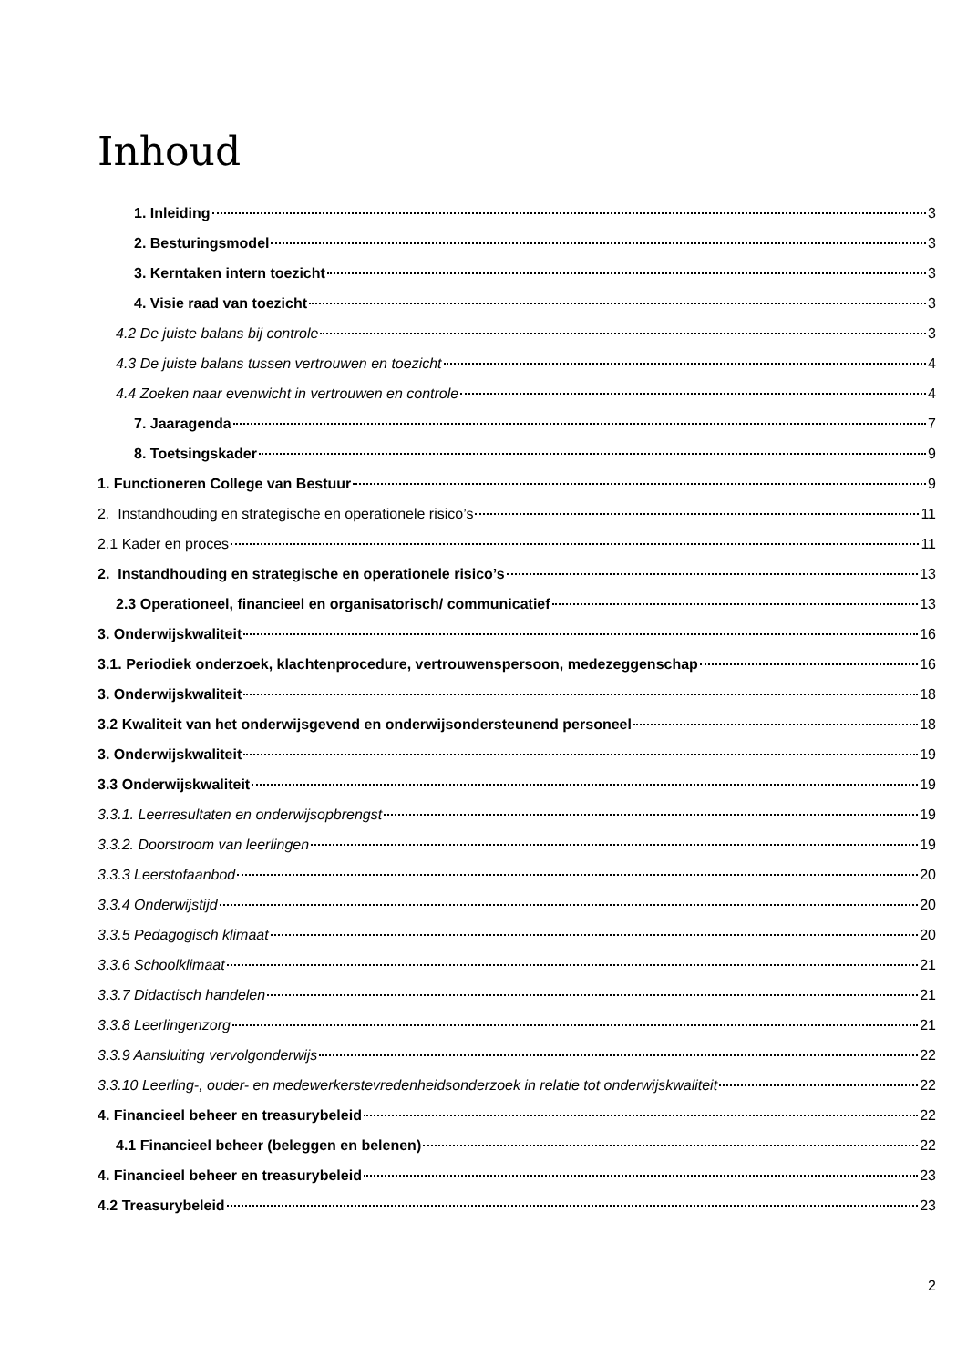Inhoud
1. Inleiding 3
2. Besturingsmodel 3
3. Kerntaken intern toezicht 3
4. Visie raad van toezicht 3
4.2 De juiste balans bij controle 3
4.3 De juiste balans tussen vertrouwen en toezicht 4
4.4 Zoeken naar evenwicht in vertrouwen en controle 4
7. Jaaragenda 7
8. Toetsingskader 9
1. Functioneren College van Bestuur 9
2. Instandhouding en strategische en operationele risico’s 11
2.1 Kader en proces 11
2. Instandhouding en strategische en operationele risico’s 13
2.3 Operationeel, financieel en organisatorisch/ communicatief 13
3. Onderwijskwaliteit 16
3.1. Periodiek onderzoek, klachtenprocedure, vertrouwenspersoon, medezeggenschap 16
3. Onderwijskwaliteit 18
3.2 Kwaliteit van het onderwijsgevend en onderwijsondersteunend personeel 18
3. Onderwijskwaliteit 19
3.3 Onderwijskwaliteit 19
3.3.1. Leerresultaten en onderwijsopbrengst 19
3.3.2. Doorstroom van leerlingen 19
3.3.3 Leerstofaanbod 20
3.3.4 Onderwijstijd 20
3.3.5 Pedagogisch klimaat 20
3.3.6 Schoolklimaat 21
3.3.7 Didactisch handelen 21
3.3.8 Leerlingenzorg 21
3.3.9 Aansluiting vervolgonderwijs 22
3.3.10 Leerling-, ouder- en medewerkerstevredenheidsonderzoek in relatie tot onderwijskwaliteit 22
4. Financieel beheer en treasurybeleid 22
4.1 Financieel beheer (beleggen en belenen) 22
4. Financieel beheer en treasurybeleid 23
4.2 Treasurybeleid 23
2